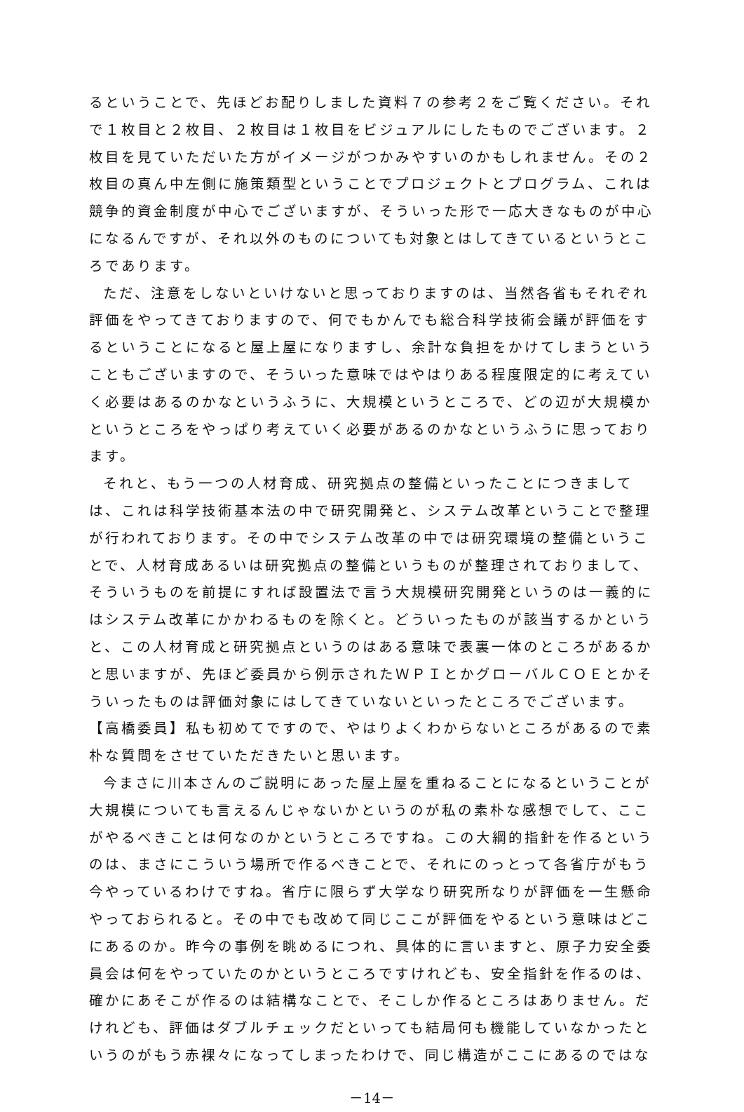るということで、先ほどお配りしました資料７の参考２をご覧ください。それで１枚目と２枚目、２枚目は１枚目をビジュアルにしたものでございます。２枚目を見ていただいた方がイメージがつかみやすいのかもしれません。その２枚目の真ん中左側に施策類型ということでプロジェクトとプログラム、これは競争的資金制度が中心でございますが、そういった形で一応大きなものが中心になるんですが、それ以外のものについても対象とはしてきているというところであります。
ただ、注意をしないといけないと思っておりますのは、当然各省もそれぞれ評価をやってきておりますので、何でもかんでも総合科学技術会議が評価をするということになると屋上屋になりますし、余計な負担をかけてしまうということもございますので、そういった意味ではやはりある程度限定的に考えていく必要はあるのかなというふうに、大規模というところで、どの辺が大規模かというところをやっぱり考えていく必要があるのかなというふうに思っております。
それと、もう一つの人材育成、研究拠点の整備といったことにつきましては、これは科学技術基本法の中で研究開発と、システム改革ということで整理が行われております。その中でシステム改革の中では研究環境の整備ということで、人材育成あるいは研究拠点の整備というものが整理されておりまして、そういうものを前提にすれば設置法で言う大規模研究開発というのは一義的にはシステム改革にかかわるものを除くと。どういったものが該当するかというと、この人材育成と研究拠点というのはある意味で表裏一体のところがあるかと思いますが、先ほど委員から例示されたＷＰＩとかグローバルＣＯＥとかそういったものは評価対象にはしてきていないといったところでございます。
【高橋委員】私も初めてですので、やはりよくわからないところがあるので素朴な質問をさせていただきたいと思います。
今まさに川本さんのご説明にあった屋上屋を重ねることになるということが大規模についても言えるんじゃないかというのが私の素朴な感想でして、ここがやるべきことは何なのかというところですね。この大綱的指針を作るというのは、まさにこういう場所で作るべきことで、それにのっとって各省庁がもう今やっているわけですね。省庁に限らず大学なり研究所なりが評価を一生懸命やっておられると。その中でも改めて同じここが評価をやるという意味はどこにあるのか。昨今の事例を眺めるにつれ、具体的に言いますと、原子力安全委員会は何をやっていたのかというところですけれども、安全指針を作るのは、確かにあそこが作るのは結構なことで、そこしか作るところはありません。だけれども、評価はダブルチェックだといっても結局何も機能していなかったというのがもう赤裸々になってしまったわけで、同じ構造がここにあるのではな
－14－